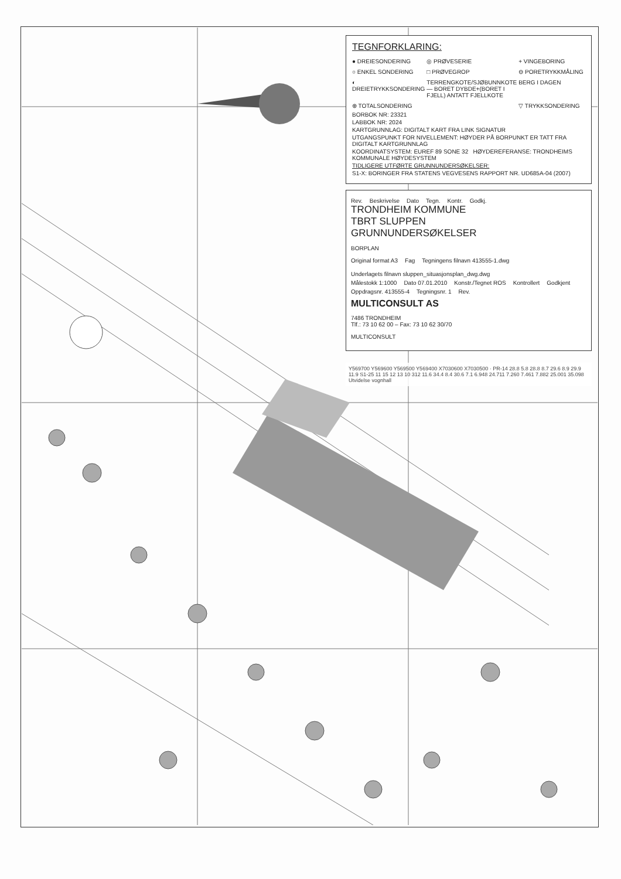TEGNFORKLARING:
● DREIESONDERING
◎ PRØVESERIE
+ VINGEBORING
○ ENKEL SONDERING
□ PRØVEGROP
⊖ PORETRYKKMÅLING
◐ DREIETRYKKSONDERING
TERRENGKOTE/SJØBUNNKOTE — BORET DYBDE+(BORET I FJELL) ANTATT FJELLKOTE
BERG I DAGEN
⊕ TOTALSONDERING
▽ TRYKKSONDERING
BORBOK NR: 23321
LABBOK NR: 2024
KARTGRUNNLAG: DIGITALT KART FRA LINK SIGNATUR
UTGANGSPUNKT FOR NIVELLEMENT: HØYDER PÅ BORPUNKT ER TATT FRA DIGITALT KARTGRUNNLAG
KOORDINATSYSTEM: EUREF 89 SONE 32 HØYDEREFERANSE: TRONDHEIMS KOMMUNALE HØYDESYSTEM
TIDLIGERE UTFØRTE GRUNNUNDERSØKELSER:
S1-X: BORINGER FRA STATENS VEGVESENS RAPPORT NR. UD685A-04 (2007)
Rev. Beskrivelse Dato Tegn. Kontr. Godkj.
TRONDHEIM KOMMUNE
TBRT SLUPPEN
GRUNNUNDERSØKELSER
BORPLAN
Original format A3 Fag Tegningens filnavn 413555-1.dwg Underlagets filnavn sluppen_situasjonsplan_dwg.dwg
Målestokk 1:1000 Dato 07.01.2010 Konstr./Tegnet ROS Kontrollert Godkjent
Oppdragsnr. 413555-4 Tegningsnr. 1 Rev.
MULTICONSULT AS
7486 TRONDHEIM
Tlf.: 73 10 62 00 – Fax: 73 10 62 30/70
MULTICONSULT
Y569700 Y569600 Y569500 Y569400 X7030600 X7030500 · PR-14 28.8 5.8 28.8 8.7 29.6 8.9 29.9 11.9 S1-25 11 15 12 13 10 312 11.6 34.4 8.4 30.6 7.1 6.948 24.711 7.260 7.461 7.882 25.001 35.098 Utvidelse vognhall